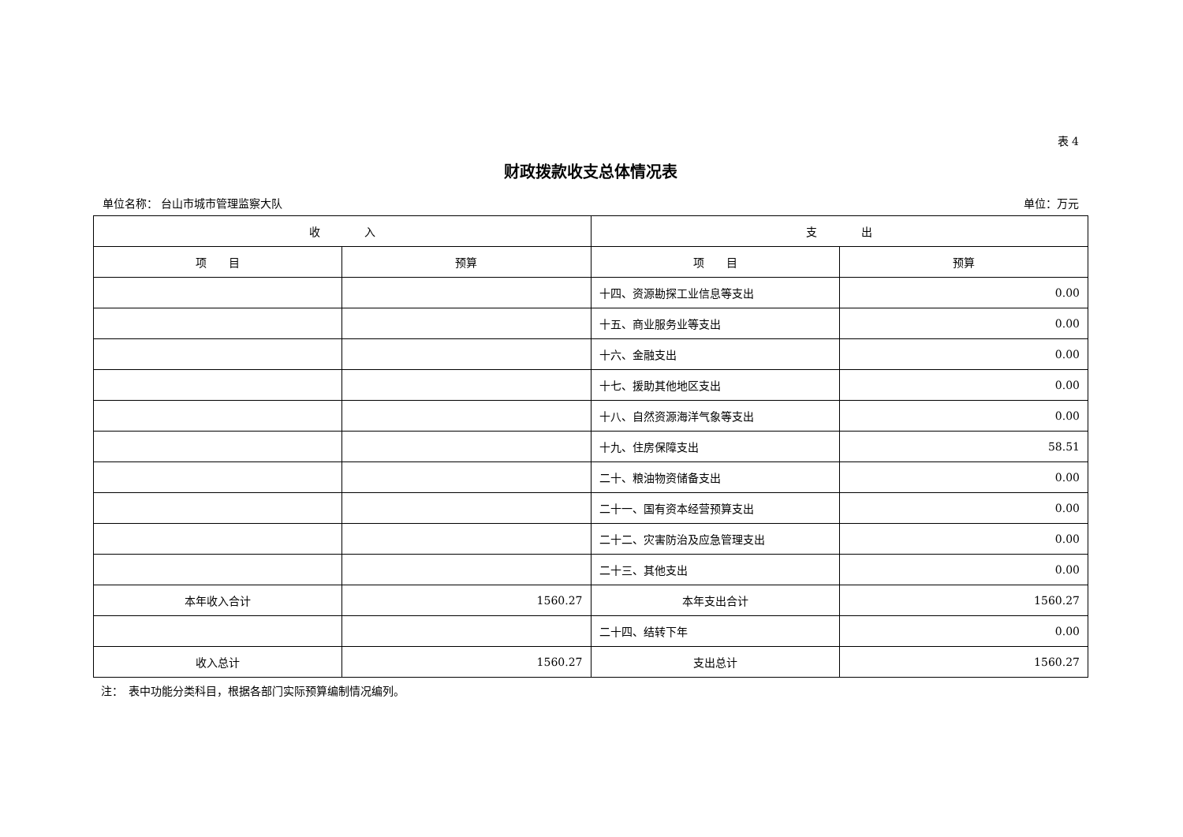表 4
财政拨款收支总体情况表
单位名称： 台山市城市管理监察大队 单位：万元
| 收 入 | | 支 出 | |
| --- | --- | --- | --- |
| 项 目 | 预算 | 项 目 | 预算 |
| | | 十四、资源勘探工业信息等支出 | 0.00 |
| | | 十五、商业服务业等支出 | 0.00 |
| | | 十六、金融支出 | 0.00 |
| | | 十七、援助其他地区支出 | 0.00 |
| | | 十八、自然资源海洋气象等支出 | 0.00 |
| | | 十九、住房保障支出 | 58.51 |
| | | 二十、粮油物资储备支出 | 0.00 |
| | | 二十一、国有资本经营预算支出 | 0.00 |
| | | 二十二、灾害防治及应急管理支出 | 0.00 |
| | | 二十三、其他支出 | 0.00 |
| 本年收入合计 | 1560.27 | 本年支出合计 | 1560.27 |
| | | 二十四、结转下年 | 0.00 |
| 收入总计 | 1560.27 | 支出总计 | 1560.27 |
注：　表中功能分类科目，根据各部门实际预算编制情况编列。